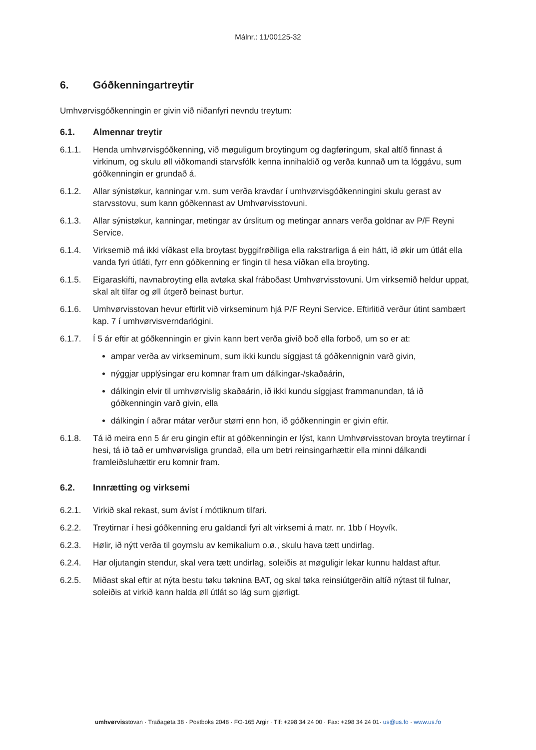Málnr.: 11/00125-32
6. Góðkenningartreytir
Umhvørvisgóðkenningin er givin við niðanfyri nevndu treytum:
6.1. Almennar treytir
6.1.1. Henda umhvørvisgóðkenning, við møguligum broytingum og dagføringum, skal altíð finnast á virkinum, og skulu øll viðkomandi starvsfólk kenna innihaldið og verða kunnað um ta lóggávu, sum góðkenningin er grundað á.
6.1.2. Allar sýnistøkur, kanningar v.m. sum verða kravdar í umhvørvisgóðkenningini skulu gerast av starvsstovu, sum kann góðkennast av Umhvørvisstovuni.
6.1.3. Allar sýnistøkur, kanningar, metingar av úrslitum og metingar annars verða goldnar av P/F Reyni Service.
6.1.4. Virksemið má ikki víðkast ella broytast byggifrøðiliga ella rakstrarliga á ein hátt, ið økir um útlát ella vanda fyri útláti, fyrr enn góðkenning er fingin til hesa víðkan ella broyting.
6.1.5. Eigaraskifti, navnabroyting ella avtøka skal fráboðast Umhvørvisstovuni. Um virksemið heldur uppat, skal alt tilfar og øll útgerð beinast burtur.
6.1.6. Umhvørvisstovan hevur eftirlit við virkseminum hjá P/F Reyni Service. Eftirlitið verður útint sambært kap. 7 í umhvørvisverndarlógini.
6.1.7. Í 5 ár eftir at góðkenningin er givin kann bert verða givið boð ella forboð, um so er at:
ampar verða av virkseminum, sum ikki kundu síggjast tá góðkennignin varð givin,
nýggjar upplýsingar eru komnar fram um dálkingar-/skaðaárin,
dálkingin elvir til umhvørvislig skaðaárin, ið ikki kundu síggjast frammanundan, tá ið góðkenningin varð givin, ella
dálkingin í aðrar mátar verður størri enn hon, ið góðkenningin er givin eftir.
6.1.8. Tá ið meira enn 5 ár eru gingin eftir at góðkenningin er lýst, kann Umhvørvisstovan broyta treytirnar í hesi, tá ið tað er umhvørvisliga grundað, ella um betri reinsingarhættir ella minni dálkandi framleiðsluhættir eru komnir fram.
6.2. Innrætting og virksemi
6.2.1. Virkið skal rekast, sum ávíst í móttiknum tilfari.
6.2.2. Treytirnar í hesi góðkenning eru galdandi fyri alt virksemi á matr. nr. 1bb í Hoyvík.
6.2.3. Hølir, ið nýtt verða til goymslu av kemikalium o.ø., skulu hava tætt undirlag.
6.2.4. Har oljutangin stendur, skal vera tætt undirlag, soleiðis at møguligir lekar kunnu haldast aftur.
6.2.5. Miðast skal eftir at nýta bestu tøku tøknina BAT, og skal tøka reinsiútgerðin altíð nýtast til fulnar, soleiðis at virkið kann halda øll útlát so lág sum gjørligt.
umhvørvisstovan · Traðagøta 38 · Postboks 2048 · FO-165 Argir · Tlf: +298 34 24 00 · Fax: +298 34 24 01· us@us.fo · www.us.fo